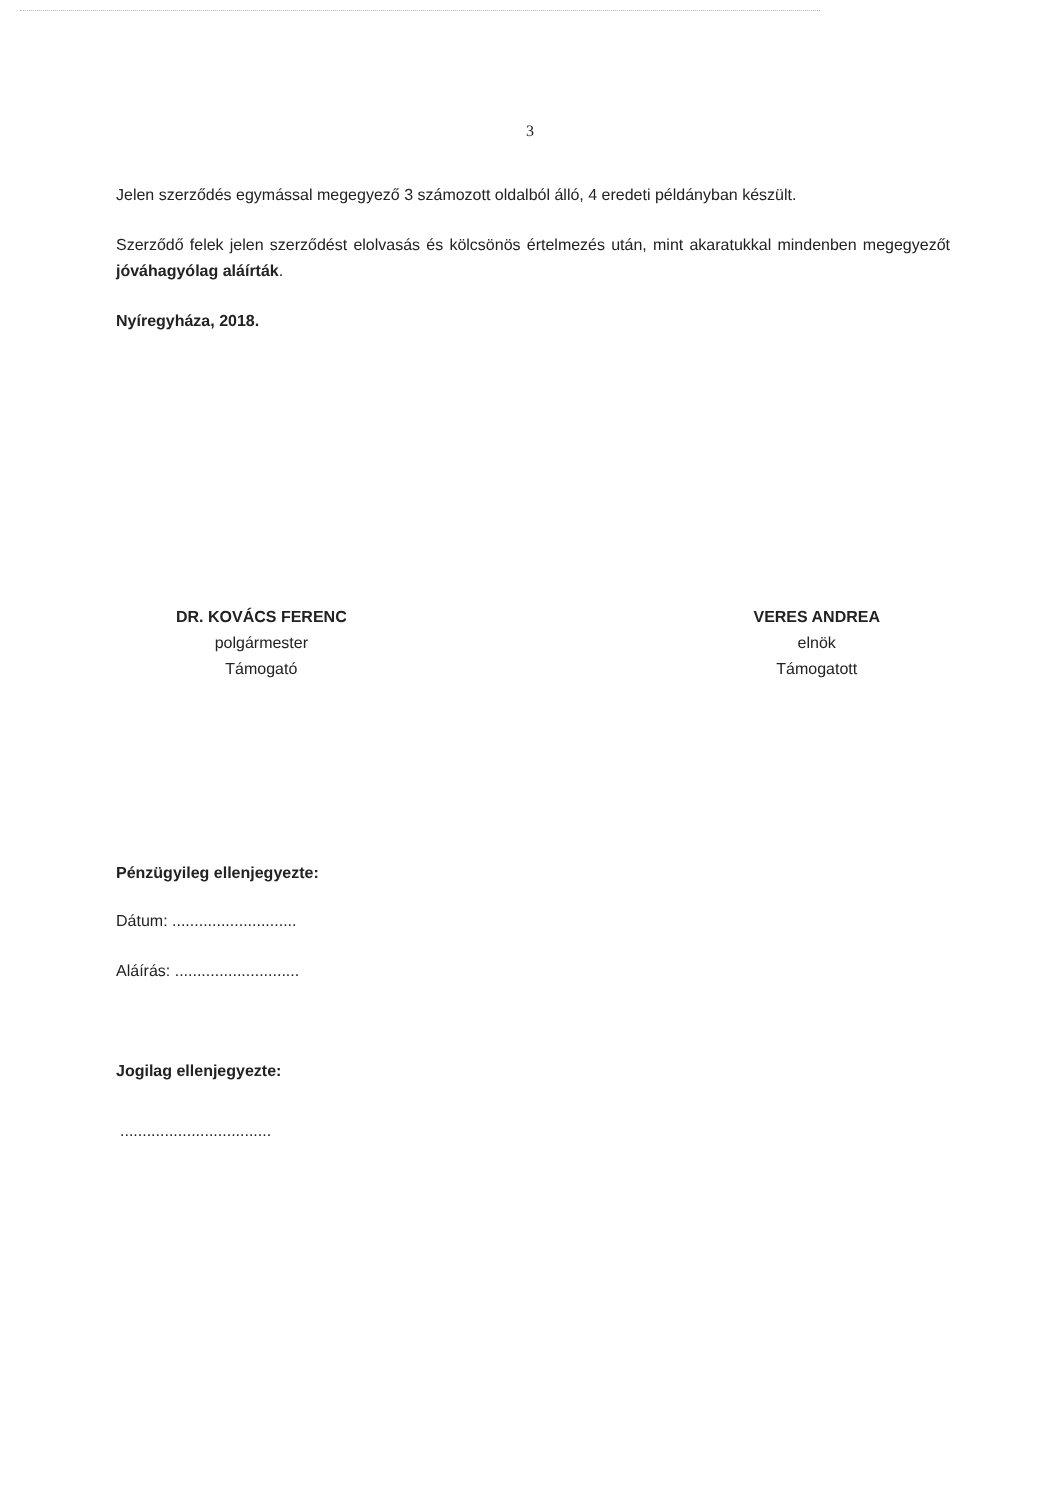3
Jelen szerződés egymással megegyező 3 számozott oldalból álló, 4 eredeti példányban készült.
Szerződő felek jelen szerződést elolvasás és kölcsönös értelmezés után, mint akaratukkal mindenben megegyezőt jóváhagyólag aláírták.
Nyíregyháza, 2018.
DR. KOVÁCS FERENC
polgármester
Támogató
VERES ANDREA
elnök
Támogatott
Pénzügyileg ellenjegyezte:
Dátum: ............................
Aláírás: ............................
Jogilag ellenjegyezte:
..................................